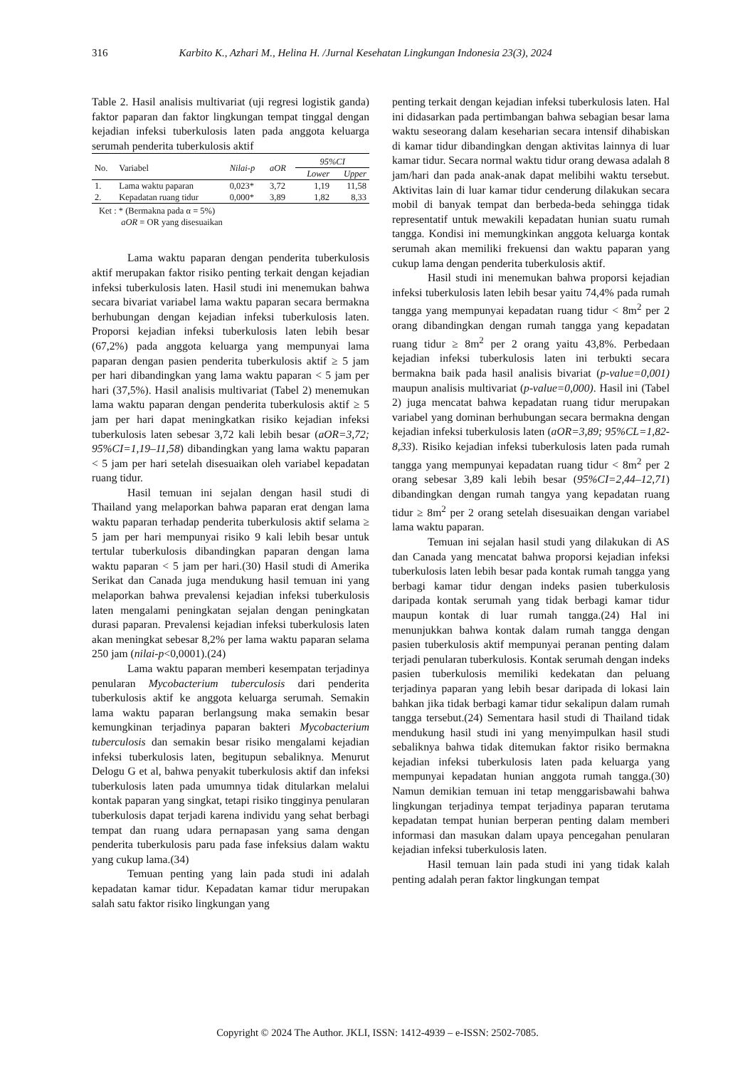316 Karbito K., Azhari M., Helina H. /Jurnal Kesehatan Lingkungan Indonesia 23(3), 2024
Table 2. Hasil analisis multivariat (uji regresi logistik ganda) faktor paparan dan faktor lingkungan tempat tinggal dengan kejadian infeksi tuberkulosis laten pada anggota keluarga serumah penderita tuberkulosis aktif
| No. | Variabel | Nilai-p | aOR | 95%CI | |
| --- | --- | --- | --- | --- | --- |
| | | | | Lower | Upper |
| 1. | Lama waktu paparan | 0,023* | 3,72 | 1,19 | 11,58 |
| 2. | Kepadatan ruang tidur | 0,000* | 3,89 | 1,82 | 8,33 |
Ket : * (Bermakna pada α = 5%)
aOR = OR yang disesuaikan
Lama waktu paparan dengan penderita tuberkulosis aktif merupakan faktor risiko penting terkait dengan kejadian infeksi tuberkulosis laten. Hasil studi ini menemukan bahwa secara bivariat variabel lama waktu paparan secara bermakna berhubungan dengan kejadian infeksi tuberkulosis laten. Proporsi kejadian infeksi tuberkulosis laten lebih besar (67,2%) pada anggota keluarga yang mempunyai lama paparan dengan pasien penderita tuberkulosis aktif ≥ 5 jam per hari dibandingkan yang lama waktu paparan < 5 jam per hari (37,5%). Hasil analisis multivariat (Tabel 2) menemukan lama waktu paparan dengan penderita tuberkulosis aktif ≥ 5 jam per hari dapat meningkatkan risiko kejadian infeksi tuberkulosis laten sebesar 3,72 kali lebih besar (aOR=3,72; 95%CI=1,19–11,58) dibandingkan yang lama waktu paparan < 5 jam per hari setelah disesuaikan oleh variabel kepadatan ruang tidur.
Hasil temuan ini sejalan dengan hasil studi di Thailand yang melaporkan bahwa paparan erat dengan lama waktu paparan terhadap penderita tuberkulosis aktif selama ≥ 5 jam per hari mempunyai risiko 9 kali lebih besar untuk tertular tuberkulosis dibandingkan paparan dengan lama waktu paparan < 5 jam per hari.(30) Hasil studi di Amerika Serikat dan Canada juga mendukung hasil temuan ini yang melaporkan bahwa prevalensi kejadian infeksi tuberkulosis laten mengalami peningkatan sejalan dengan peningkatan durasi paparan. Prevalensi kejadian infeksi tuberkulosis laten akan meningkat sebesar 8,2% per lama waktu paparan selama 250 jam (nilai-p<0,0001).(24)
Lama waktu paparan memberi kesempatan terjadinya penularan Mycobacterium tuberculosis dari penderita tuberkulosis aktif ke anggota keluarga serumah. Semakin lama waktu paparan berlangsung maka semakin besar kemungkinan terjadinya paparan bakteri Mycobacterium tuberculosis dan semakin besar risiko mengalami kejadian infeksi tuberkulosis laten, begitupun sebaliknya. Menurut Delogu G et al, bahwa penyakit tuberkulosis aktif dan infeksi tuberkulosis laten pada umumnya tidak ditularkan melalui kontak paparan yang singkat, tetapi risiko tingginya penularan tuberkulosis dapat terjadi karena individu yang sehat berbagi tempat dan ruang udara pernapasan yang sama dengan penderita tuberkulosis paru pada fase infeksius dalam waktu yang cukup lama.(34)
Temuan penting yang lain pada studi ini adalah kepadatan kamar tidur. Kepadatan kamar tidur merupakan salah satu faktor risiko lingkungan yang
penting terkait dengan kejadian infeksi tuberkulosis laten. Hal ini didasarkan pada pertimbangan bahwa sebagian besar lama waktu seseorang dalam keseharian secara intensif dihabiskan di kamar tidur dibandingkan dengan aktivitas lainnya di luar kamar tidur. Secara normal waktu tidur orang dewasa adalah 8 jam/hari dan pada anak-anak dapat melibihi waktu tersebut. Aktivitas lain di luar kamar tidur cenderung dilakukan secara mobil di banyak tempat dan berbeda-beda sehingga tidak representatif untuk mewakili kepadatan hunian suatu rumah tangga. Kondisi ini memungkinkan anggota keluarga kontak serumah akan memiliki frekuensi dan waktu paparan yang cukup lama dengan penderita tuberkulosis aktif.
Hasil studi ini menemukan bahwa proporsi kejadian infeksi tuberkulosis laten lebih besar yaitu 74,4% pada rumah tangga yang mempunyai kepadatan ruang tidur < 8m<sup>2</sup> per 2 orang dibandingkan dengan rumah tangga yang kepadatan ruang tidur ≥ 8m<sup>2</sup> per 2 orang yaitu 43,8%. Perbedaan kejadian infeksi tuberkulosis laten ini terbukti secara bermakna baik pada hasil analisis bivariat (p-value=0,001) maupun analisis multivariat (p-value=0,000). Hasil ini (Tabel 2) juga mencatat bahwa kepadatan ruang tidur merupakan variabel yang dominan berhubungan secara bermakna dengan kejadian infeksi tuberkulosis laten (aOR=3,89; 95%CL=1,82-8,33). Risiko kejadian infeksi tuberkulosis laten pada rumah tangga yang mempunyai kepadatan ruang tidur < 8m<sup>2</sup> per 2 orang sebesar 3,89 kali lebih besar (95%CI=2,44–12,71) dibandingkan dengan rumah tangya yang kepadatan ruang tidur ≥ 8m<sup>2</sup> per 2 orang setelah disesuaikan dengan variabel lama waktu paparan.
Temuan ini sejalan hasil studi yang dilakukan di AS dan Canada yang mencatat bahwa proporsi kejadian infeksi tuberkulosis laten lebih besar pada kontak rumah tangga yang berbagi kamar tidur dengan indeks pasien tuberkulosis daripada kontak serumah yang tidak berbagi kamar tidur maupun kontak di luar rumah tangga.(24) Hal ini menunjukkan bahwa kontak dalam rumah tangga dengan pasien tuberkulosis aktif mempunyai peranan penting dalam terjadi penularan tuberkulosis. Kontak serumah dengan indeks pasien tuberkulosis memiliki kedekatan dan peluang terjadinya paparan yang lebih besar daripada di lokasi lain bahkan jika tidak berbagi kamar tidur sekalipun dalam rumah tangga tersebut.(24) Sementara hasil studi di Thailand tidak mendukung hasil studi ini yang menyimpulkan hasil studi sebaliknya bahwa tidak ditemukan faktor risiko bermakna kejadian infeksi tuberkulosis laten pada keluarga yang mempunyai kepadatan hunian anggota rumah tangga.(30) Namun demikian temuan ini tetap menggarisbawahi bahwa lingkungan terjadinya tempat terjadinya paparan terutama kepadatan tempat hunian berperan penting dalam memberi informasi dan masukan dalam upaya pencegahan penularan kejadian infeksi tuberkulosis laten.
Hasil temuan lain pada studi ini yang tidak kalah penting adalah peran faktor lingkungan tempat
Copyright © 2024 The Author. JKLI, ISSN: 1412-4939 – e-ISSN: 2502-7085.